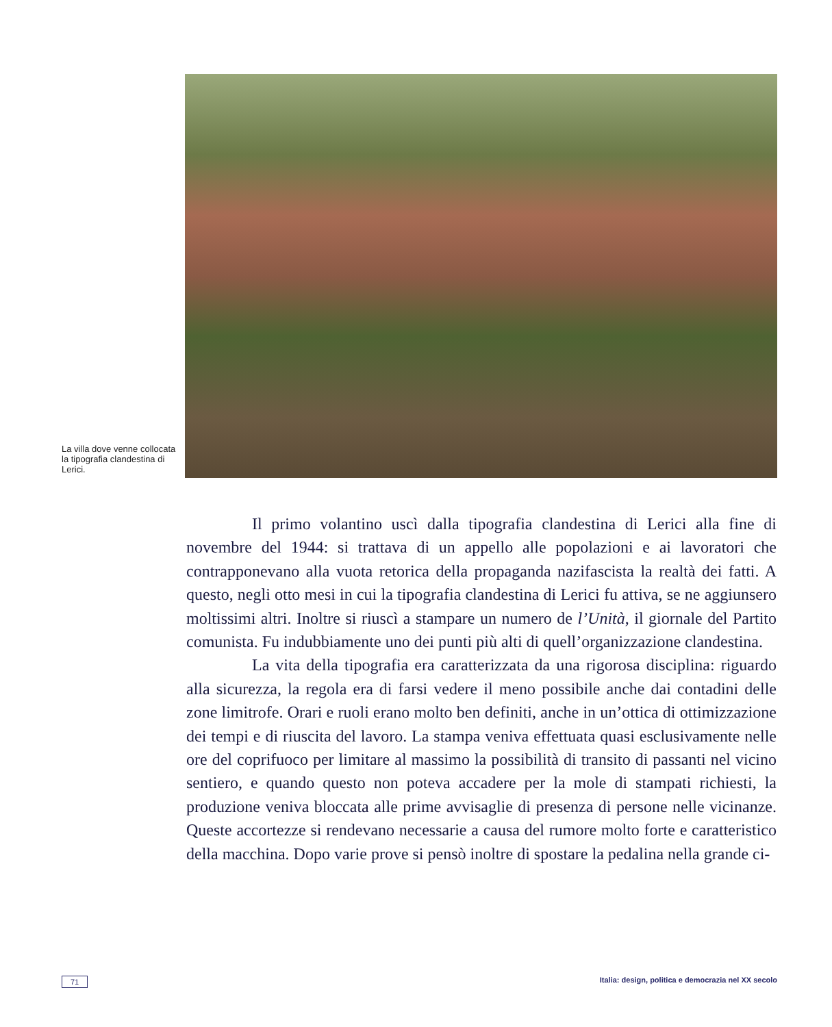La villa dove venne collocata la tipografia clandestina di Lerici.
Il primo volantino uscì dalla tipografia clandestina di Lerici alla fine di novembre del 1944: si trattava di un appello alle popolazioni e ai lavoratori che contrapponevano alla vuota retorica della propaganda nazifascista la realtà dei fatti. A questo, negli otto mesi in cui la tipografia clandestina di Lerici fu attiva, se ne aggiunsero moltissimi altri. Inoltre si riuscì a stampare un numero de l’Unità, il giornale del Partito comunista. Fu indubbiamente uno dei punti più alti di quell’organizzazione clandestina.
La vita della tipografia era caratterizzata da una rigorosa disciplina: riguardo alla sicurezza, la regola era di farsi vedere il meno possibile anche dai contadini delle zone limitrofe. Orari e ruoli erano molto ben definiti, anche in un’ottica di ottimizzazione dei tempi e di riuscita del lavoro. La stampa veniva effettuata quasi esclusivamente nelle ore del coprifuoco per limitare al massimo la possibilità di transito di passanti nel vicino sentiero, e quando questo non poteva accadere per la mole di stampati richiesti, la produzione veniva bloccata alle prime avvisaglie di presenza di persone nelle vicinanze. Queste accortezze si rendevano necessarie a causa del rumore molto forte e caratteristico della macchina. Dopo varie prove si pensò inoltre di spostare la pedalina nella grande ci-
71 Italia: design, politica e democrazia nel XX secolo